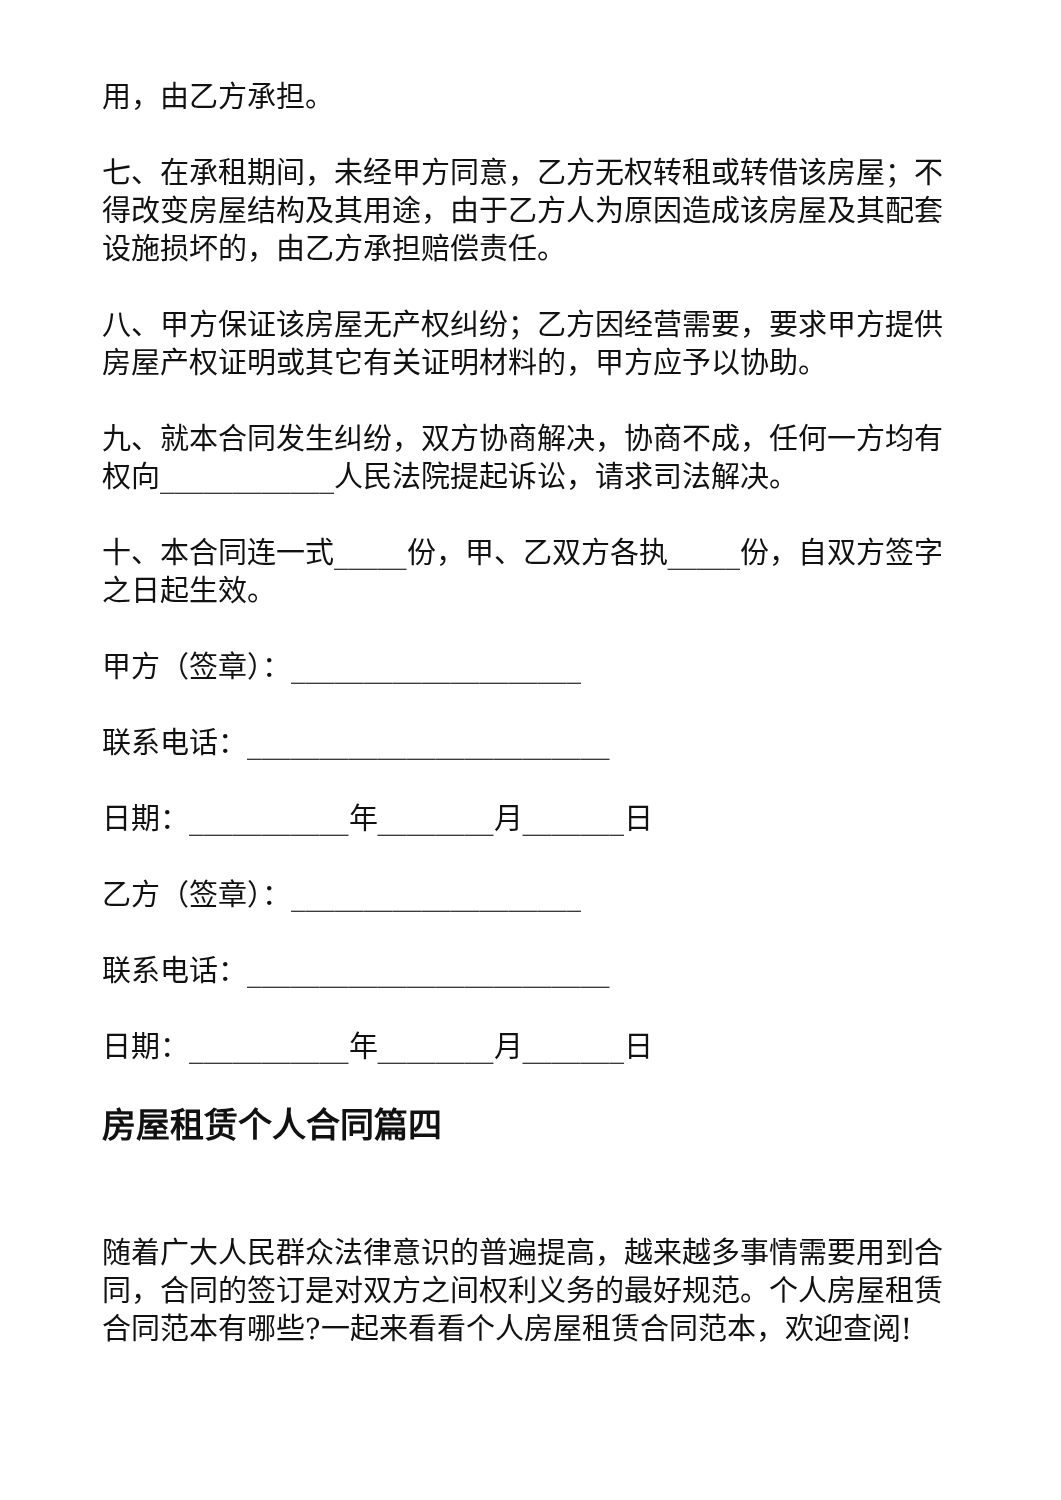用，由乙方承担。
七、在承租期间，未经甲方同意，乙方无权转租或转借该房屋；不得改变房屋结构及其用途，由于乙方人为原因造成该房屋及其配套设施损坏的，由乙方承担赔偿责任。
八、甲方保证该房屋无产权纠纷；乙方因经营需要，要求甲方提供房屋产权证明或其它有关证明材料的，甲方应予以协助。
九、就本合同发生纠纷，双方协商解决，协商不成，任何一方均有权向____________人民法院提起诉讼，请求司法解决。
十、本合同连一式_____份，甲、乙双方各执_____份，自双方签字之日起生效。
甲方（签章）：____________________
联系电话：_________________________
日期：___________年________月_______日
乙方（签章）：____________________
联系电话：_________________________
日期：___________年________月_______日
房屋租赁个人合同篇四
随着广大人民群众法律意识的普遍提高，越来越多事情需要用到合同，合同的签订是对双方之间权利义务的最好规范。个人房屋租赁合同范本有哪些?一起来看看个人房屋租赁合同范本，欢迎查阅!